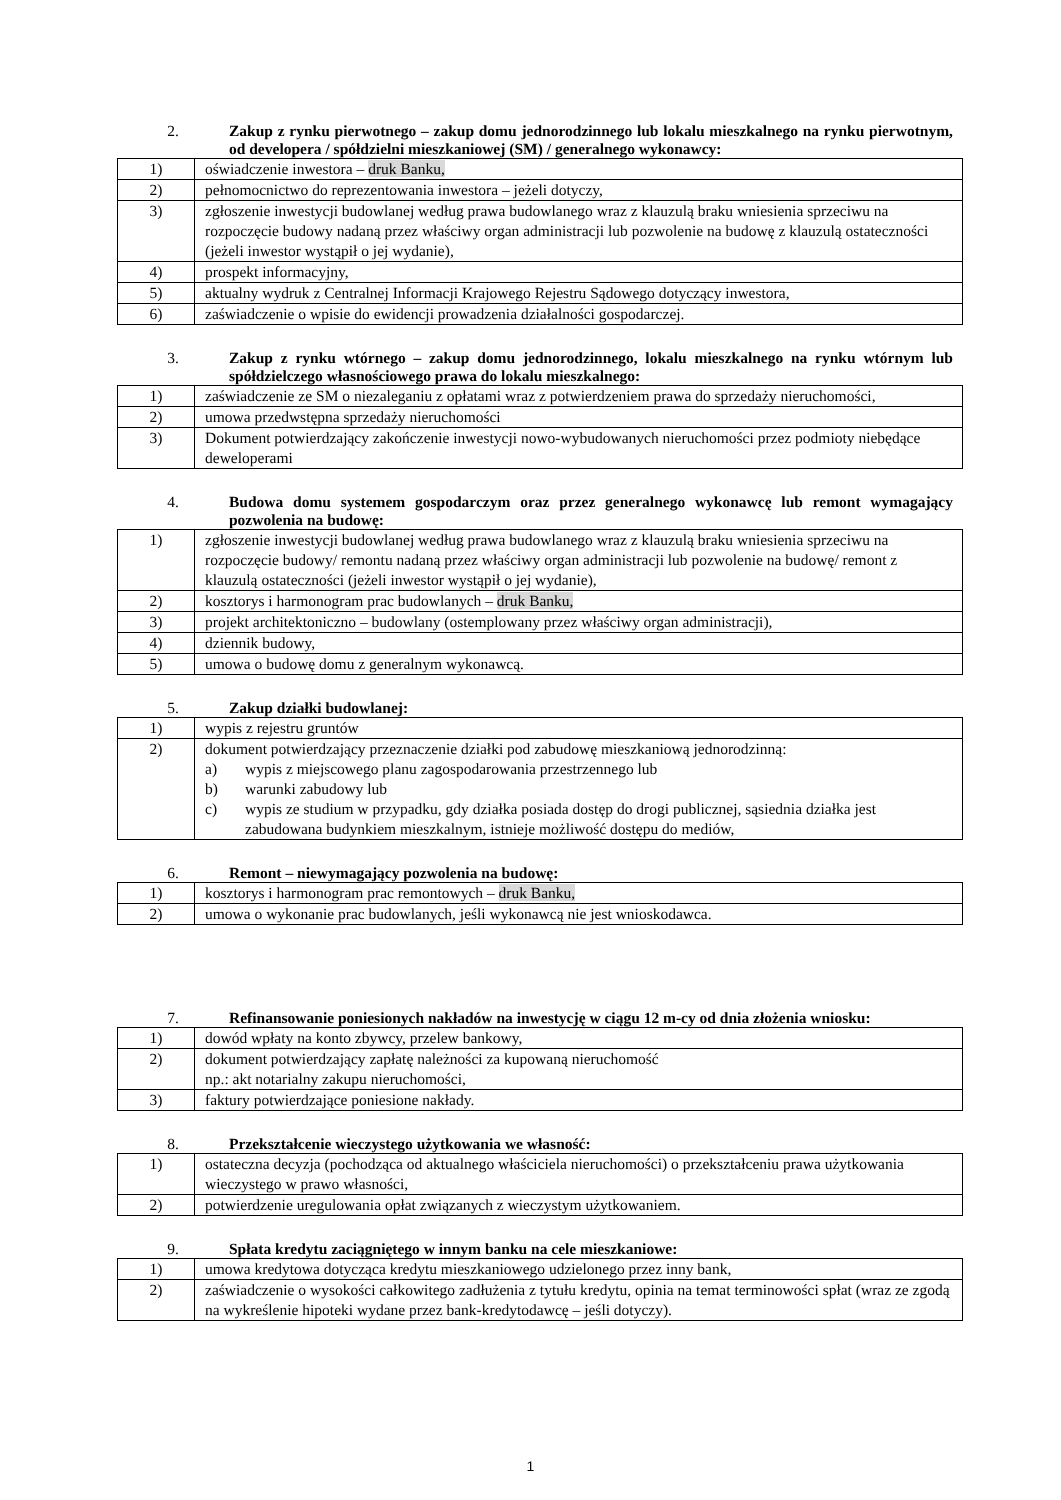2. Zakup z rynku pierwotnego – zakup domu jednorodzinnego lub lokalu mieszkalnego na rynku pierwotnym, od developera / spółdzielni mieszkaniowej (SM) / generalnego wykonawcy:
| 1) | oświadczenie inwestora – druk Banku, |
| 2) | pełnomocnictwo do reprezentowania inwestora – jeżeli dotyczy, |
| 3) | zgłoszenie inwestycji budowlanej według prawa budowlanego wraz z klauzulą braku wniesienia sprzeciwu na rozpoczęcie budowy nadaną przez właściwy organ administracji lub pozwolenie na budowę z klauzulą ostateczności (jeżeli inwestor wystąpił o jej wydanie), |
| 4) | prospekt informacyjny, |
| 5) | aktualny wydruk z Centralnej Informacji Krajowego Rejestru Sądowego dotyczący inwestora, |
| 6) | zaświadczenie o wpisie do ewidencji prowadzenia działalności gospodarczej. |
3. Zakup z rynku wtórnego – zakup domu jednorodzinnego, lokalu mieszkalnego na rynku wtórnym lub spółdzielczego własnościowego prawa do lokalu mieszkalnego:
| 1) | zaświadczenie ze SM o niezaleganiu z opłatami wraz z potwierdzeniem prawa do sprzedaży nieruchomości, |
| 2) | umowa przedwstępna sprzedaży nieruchomości |
| 3) | Dokument potwierdzający zakończenie inwestycji nowo-wybudowanych nieruchomości przez podmioty niebędące deweloperami |
4. Budowa domu systemem gospodarczym oraz przez generalnego wykonawcę lub remont wymagający pozwolenia na budowę:
| 1) | zgłoszenie inwestycji budowlanej według prawa budowlanego wraz z klauzulą braku wniesienia sprzeciwu na rozpoczęcie budowy/ remontu nadaną przez właściwy organ administracji lub pozwolenie na budowę/ remont z klauzulą ostateczności (jeżeli inwestor wystąpił o jej wydanie), |
| 2) | kosztorys i harmonogram prac budowlanych – druk Banku, |
| 3) | projekt architektoniczno – budowlany (ostemplowany przez właściwy organ administracji), |
| 4) | dziennik budowy, |
| 5) | umowa o budowę domu z generalnym wykonawcą. |
5. Zakup działki budowlanej:
| 1) | wypis z rejestru gruntów |
| 2) | dokument potwierdzający przeznaczenie działki pod zabudowę mieszkaniową jednorodzinną: a) wypis z miejscowego planu zagospodarowania przestrzennego lub b) warunki zabudowy lub c) wypis ze studium w przypadku, gdy działka posiada dostęp do drogi publicznej, sąsiednia działka jest zabudowana budynkiem mieszkalnym, istnieje możliwość dostępu do mediów, |
6. Remont – niewymagający pozwolenia na budowę:
| 1) | kosztorys i harmonogram prac remontowych – druk Banku, |
| 2) | umowa o wykonanie prac budowlanych, jeśli wykonawcą nie jest wnioskodawca. |
7. Refinansowanie poniesionych nakładów na inwestycję w ciągu 12 m-cy od dnia złożenia wniosku:
| 1) | dowód wpłaty na konto zbywcy, przelew bankowy, |
| 2) | dokument potwierdzający zapłatę należności za kupowaną nieruchomość np.: akt notarialny zakupu nieruchomości, |
| 3) | faktury potwierdzające poniesione nakłady. |
8. Przekształcenie wieczystego użytkowania we własność:
| 1) | ostateczna decyzja (pochodząca od aktualnego właściciela nieruchomości) o przekształceniu prawa użytkowania wieczystego w prawo własności, |
| 2) | potwierdzenie uregulowania opłat związanych z wieczystym użytkowaniem. |
9. Spłata kredytu zaciągniętego w innym banku na cele mieszkaniowe:
| 1) | umowa kredytowa dotycząca kredytu mieszkaniowego udzielonego przez inny bank, |
| 2) | zaświadczenie o wysokości całkowitego zadłużenia z tytułu kredytu, opinia na temat terminowości spłat (wraz ze zgodą na wykreślenie hipoteki wydane przez bank-kredytodawcę – jeśli dotyczy). |
1